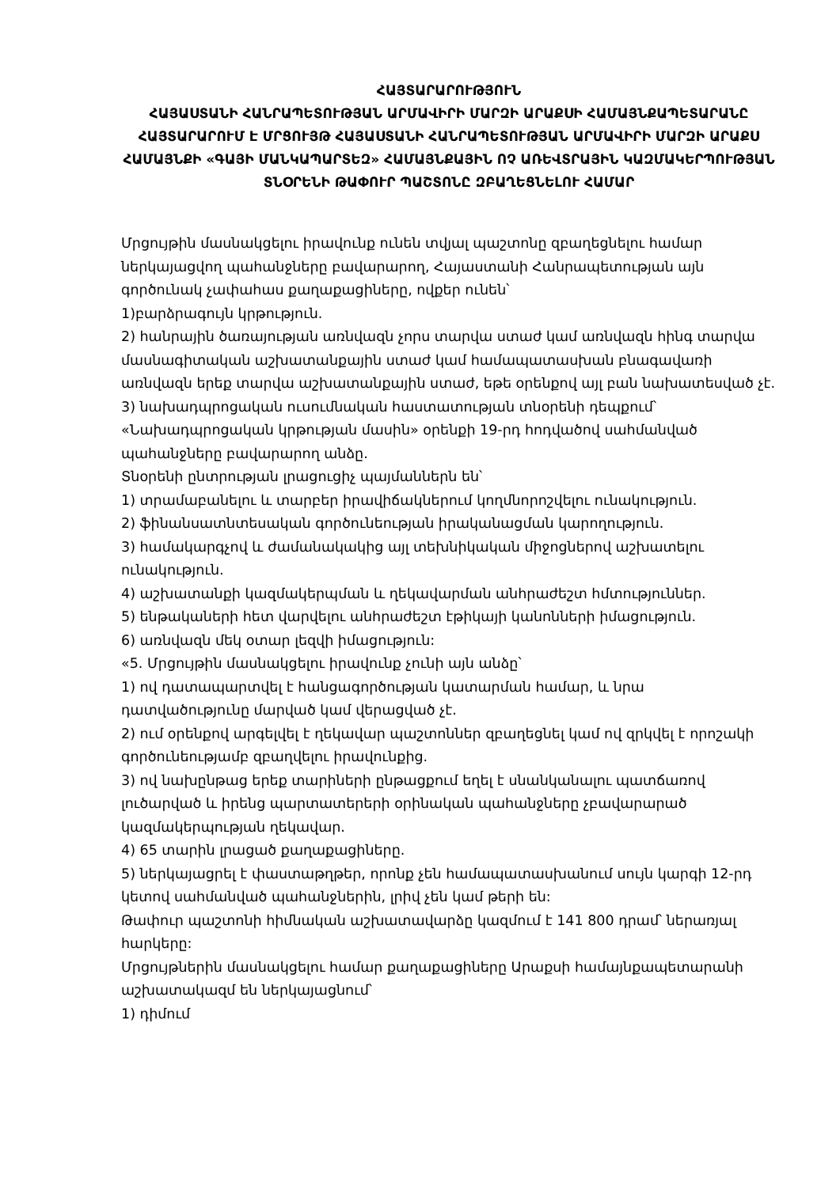ՀԱՅՏԱՐԱՐՈՒԹՅՈՒՆ
ՀԱՅԱՍՏԱՆԻ ՀԱՆՐԱՊԵՏՈՒԹՅԱՆ ԱՐՄԱՎԻՐԻ ՄԱՐԶԻ ԱՐԱՔՍԻ ՀԱՄԱՅՆՔԱՊԵՏԱՐԱՆԸ ՀԱՅՏԱՐԱՐՈՒՄ Է ՄՐՑՈՒՅԹ ՀԱՅԱՍՏԱՆԻ ՀԱՆՐԱՊԵՏՈՒԹՅԱՆ ԱՐՄԱՎԻՐԻ ՄԱՐԶԻ ԱՐԱՔՍ ՀԱՄԱՅՆՔԻ «ԳԱՅԻ ՄԱՆԿԱՊԱՐՏԵԶ» ՀԱՄԱՅՆՔԱՅԻՆ ՈՉ ԱՌԵՎՏՐԱՅԻՆ ԿԱԶՄԱԿԵՐՊՈՒԹՅԱՆ ՏՆՕՐԵՆԻ ԹԱՓՈՒՐ ՊԱՇՏՈՆԸ ԶԲԱՂԵՑՆԵԼՈՒ ՀԱՄԱՐ
Մրցույթին մասնակցելու իրավունք ունեն տվյալ պաշտոնը զբաղեցնելու համար ներկայացվող պահանջները բավարարող, Հայաստանի Հանրապետության այն գործունակ չափահաս քաղաքացիները, ովքեր ունեն՝
1)բարձրագույն կրթություն.
2) հանրային ծառայության առնվազն չորս տարվա ստաժ կամ առնվազն հինգ տարվա մասնագիտական աշխատանքային ստաժ կամ համապատասխան բնագավառի առնվազն երեք տարվա աշխատանքային ստաժ, եթե օրենքով այլ բան նախատեսված չէ.
3) նախադպրոցական ուսումնական հաստատության տնօրենի դեպքում՝ «Նախադպրոցական կրթության մասին» օրենքի 19-րդ հոդվածով սահմանված պահանջները բավարարող անձը.
Տնօրենի ընտրության լրացուցիչ պայմաններն են՝
1) տրամաբանելու և տարբեր իրավիճակներում կողմնորոշվելու ունակություն.
2) ֆինանսատնտեսական գործունեության իրականացման կարողություն.
3) համակարգչով և ժամանակակից այլ տեխնիկական միջոցներով աշխատելու ունակություն.
4) աշխատանքի կազմակերպման և ղեկավարման անհրաժեշտ հմտություններ.
5) ենթակաների հետ վարվելու անհրաժեշտ էթիկայի կանոնների իմացություն.
6) առնվազն մեկ օտար լեզվի իմացություն:
«5. Մրցույթին մասնակցելու իրավունք չունի այն անձը՝
1) ով դատապարտվել է հանցագործության կատարման համար, և նրա դատվածությունը մարված կամ վերացված չէ.
2) ում օրենքով արգելվել է ղեկավար պաշտոններ զբաղեցնել կամ ով զրկվել է որոշակի գործունեությամբ զբաղվելու իրավունքից.
3) ով նախընթաց երեք տարիների ընթացքում եղել է սնանկանալու պատճառով լուծարված և իրենց պարտատերերի օրինական պահանջները չբավարարած կազմակերպության ղեկավար.
4) 65 տարին լրացած քաղաքացիները.
5) ներկայացրել է փաստաթղթեր, որոնք չեն համապատասխանում սույն կարգի 12-րդ կետով սահմանված պահանջներին, լրիվ չեն կամ թերի են:
Թափուր պաշտոնի հիմնական աշխատավարձը կազմում է 141 800 դրամ՝ ներառյալ հարկերը:
Մրցույթներին մասնակցելու համար քաղաքացիները Արաքսի համայնքապետարանի աշխատակազմ են ներկայացնում՝
1) դիմում